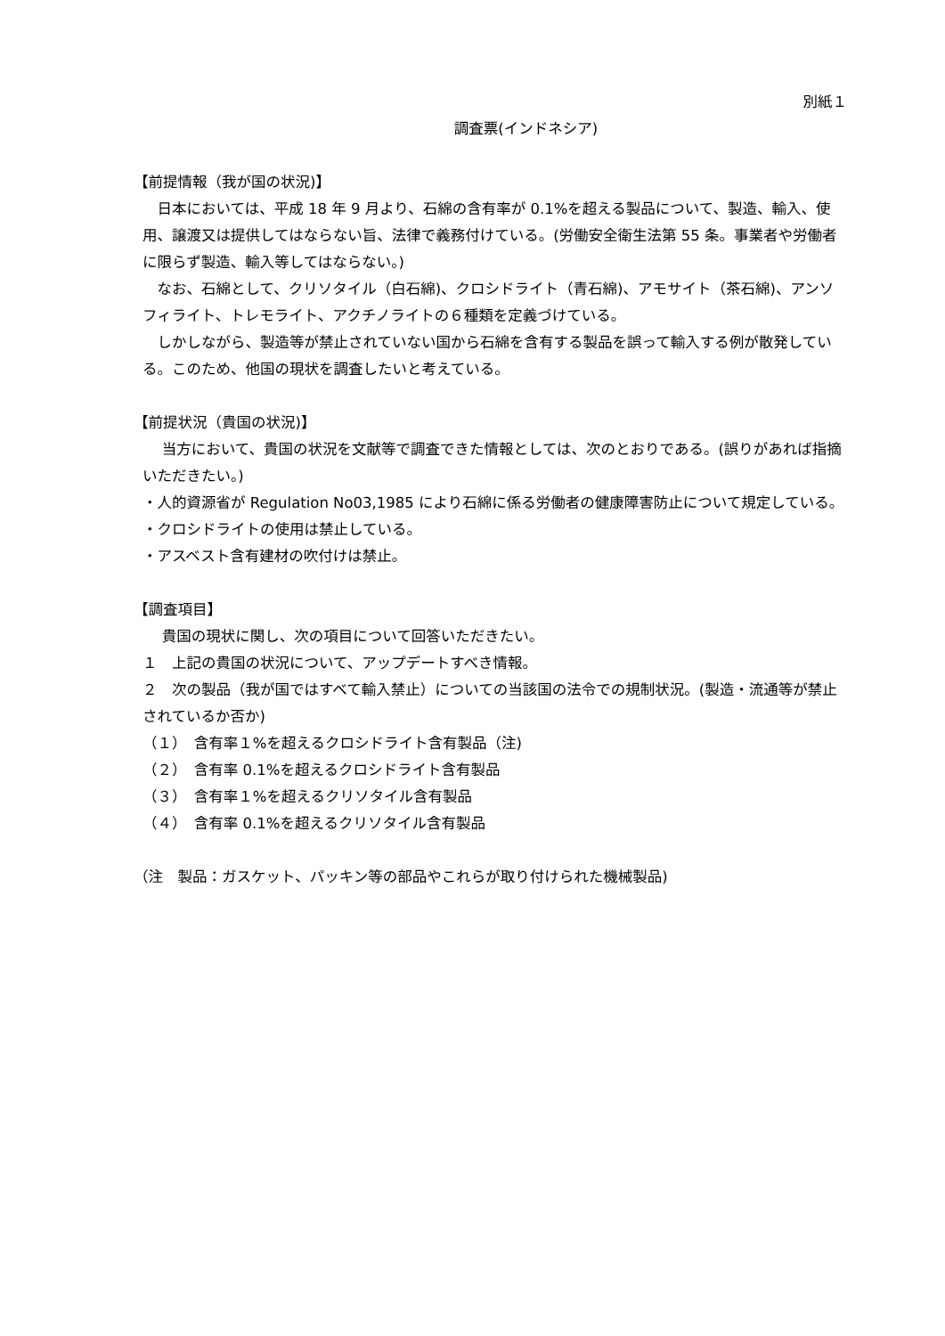別紙１
調査票(インドネシア)
【前提情報（我が国の状況)】
　日本においては、平成 18 年 9 月より、石綿の含有率が 0.1%を超える製品について、製造、輸入、使用、譲渡又は提供してはならない旨、法律で義務付けている。(労働安全衛生法第 55 条。事業者や労働者に限らず製造、輸入等してはならない。)
　なお、石綿として、クリソタイル（白石綿)、クロシドライト（青石綿)、アモサイト（茶石綿)、アンソフィライト、トレモライト、アクチノライトの６種類を定義づけている。
　しかしながら、製造等が禁止されていない国から石綿を含有する製品を誤って輸入する例が散発している。このため、他国の現状を調査したいと考えている。
【前提状況（貴国の状況)】
　 当方において、貴国の状況を文献等で調査できた情報としては、次のとおりである。(誤りがあれば指摘いただきたい。)
・人的資源省が Regulation No03,1985 により石綿に係る労働者の健康障害防止について規定している。
・クロシドライトの使用は禁止している。
・アスベスト含有建材の吹付けは禁止。
【調査項目】
　 貴国の現状に関し、次の項目について回答いただきたい。
１　上記の貴国の状況について、アップデートすべき情報。
２　次の製品（我が国ではすべて輸入禁止）についての当該国の法令での規制状況。(製造・流通等が禁止されているか否か)
（１）　含有率１%を超えるクロシドライト含有製品（注)
（２）　含有率 0.1%を超えるクロシドライト含有製品
（３）　含有率１%を超えるクリソタイル含有製品
（４）　含有率 0.1%を超えるクリソタイル含有製品
（注　製品：ガスケット、パッキン等の部品やこれらが取り付けられた機械製品)